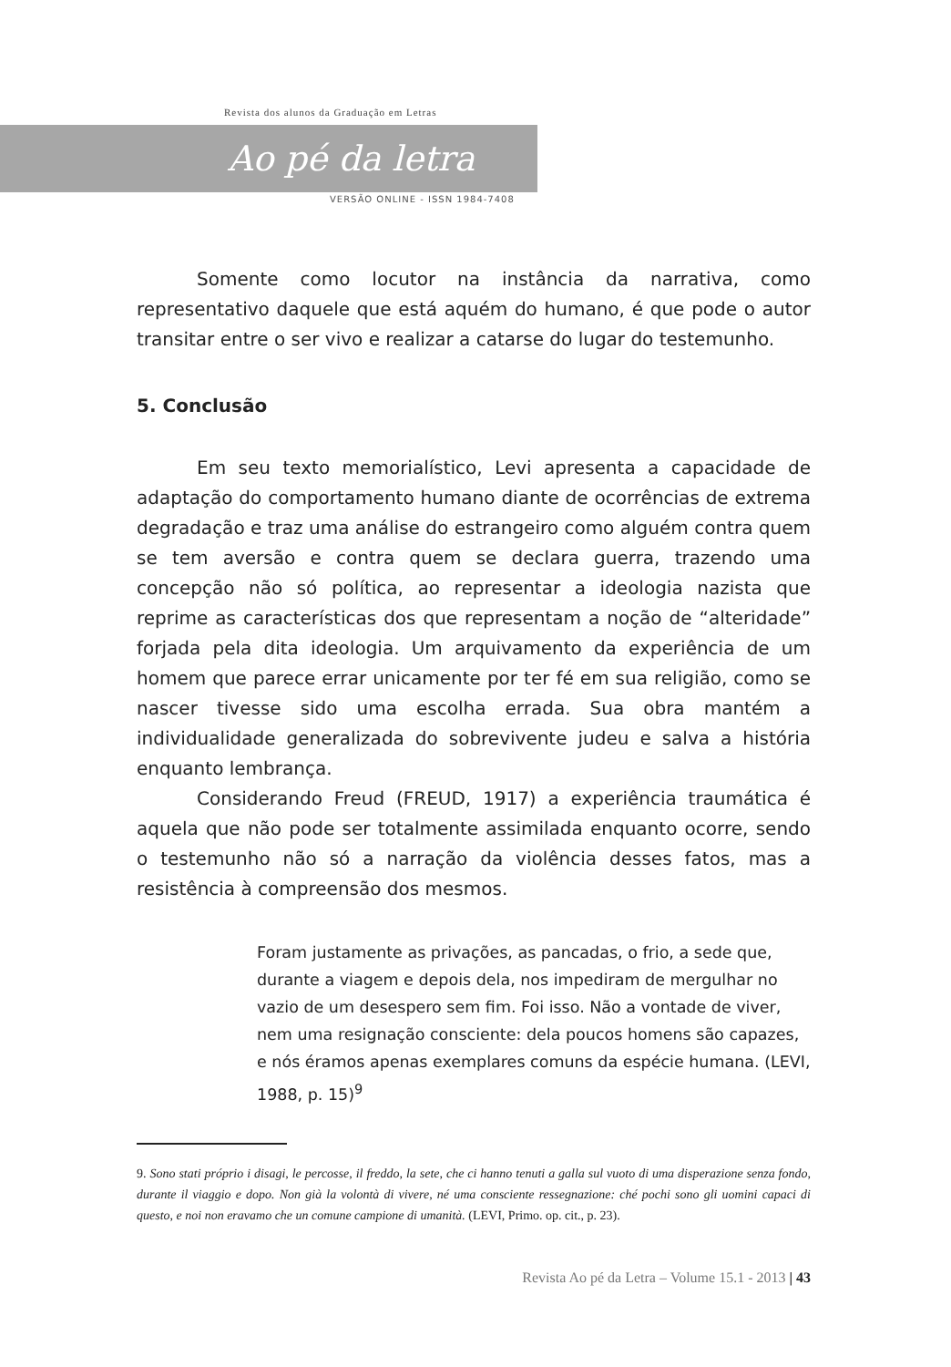Revista dos alunos da Graduação em Letras
Ao pé da letra
VERSÃO ONLINE - ISSN 1984-7408
Somente como locutor na instância da narrativa, como representativo daquele que está aquém do humano, é que pode o autor transitar entre o ser vivo e realizar a catarse do lugar do testemunho.
5. Conclusão
Em seu texto memorialístico, Levi apresenta a capacidade de adaptação do comportamento humano diante de ocorrências de extrema degradação e traz uma análise do estrangeiro como alguém contra quem se tem aversão e contra quem se declara guerra, trazendo uma concepção não só política, ao representar a ideologia nazista que reprime as características dos que representam a noção de “alteridade” forjada pela dita ideologia. Um arquivamento da experiência de um homem que parece errar unicamente por ter fé em sua religião, como se nascer tivesse sido uma escolha errada. Sua obra mantém a individualidade generalizada do sobrevivente judeu e salva a história enquanto lembrança.
Considerando Freud (FREUD, 1917) a experiência traumática é aquela que não pode ser totalmente assimilada enquanto ocorre, sendo o testemunho não só a narração da violência desses fatos, mas a resistência à compreensão dos mesmos.
Foram justamente as privações, as pancadas, o frio, a sede que, durante a viagem e depois dela, nos impediram de mergulhar no vazio de um desespero sem fim. Foi isso. Não a vontade de viver, nem uma resignação consciente: dela poucos homens são capazes, e nós éramos apenas exemplares comuns da espécie humana. (LEVI, 1988, p. 15)<sup>9</sup>
9. Sono stati próprio i disagi, le percosse, il freddo, la sete, che ci hanno tenuti a galla sul vuoto di uma disperazione senza fondo, durante il viaggio e dopo. Non già la volontà di vivere, né uma consciente ressegnazione: ché pochi sono gli uomini capaci di questo, e noi non eravamo che un comune campione di umanità. (LEVI, Primo. op. cit., p. 23).
Revista Ao pé da Letra – Volume 15.1 - 2013 | 43